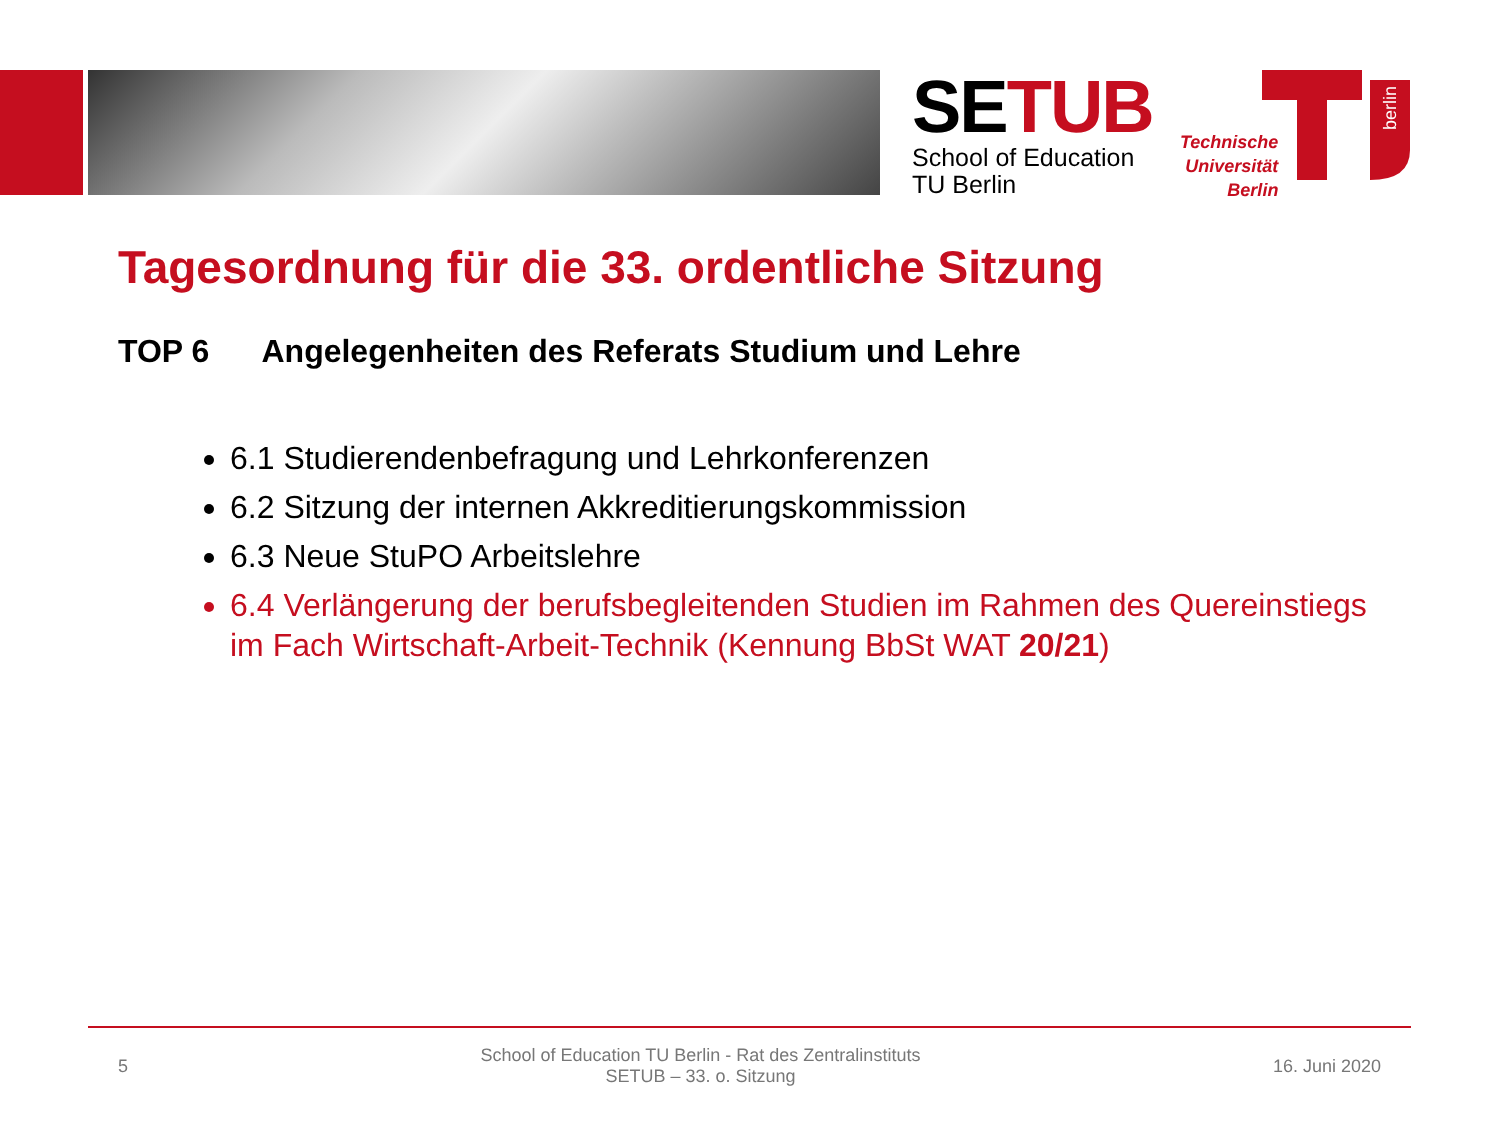SETUB
School of Education
TU Berlin
Technische
Universität
Berlin
berlin
Tagesordnung für die 33. ordentliche Sitzung
TOP 6 Angelegenheiten des Referats Studium und Lehre
6.1 Studierendenbefragung und Lehrkonferenzen
6.2 Sitzung der internen Akkreditierungskommission
6.3 Neue StuPO Arbeitslehre
6.4 Verlängerung der berufsbegleitenden Studien im Rahmen des Quereinstiegs im Fach Wirtschaft-Arbeit-Technik (Kennung BbSt WAT 20/21)
5 School of Education TU Berlin - Rat des Zentralinstituts
SETUB – 33. o. Sitzung 16. Juni 2020